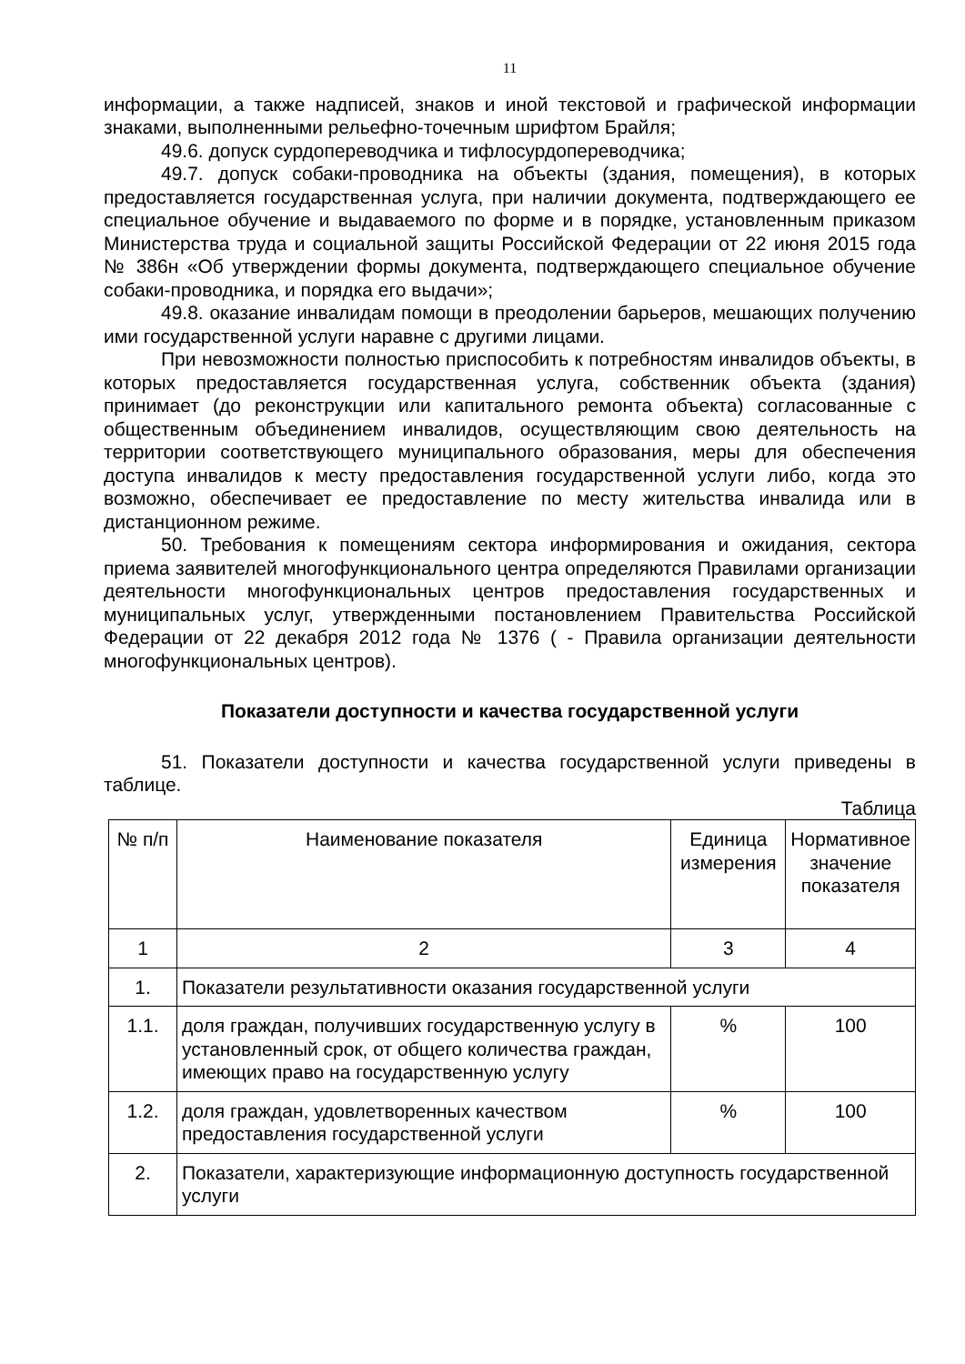11
информации, а также надписей, знаков и иной текстовой и графической информации знаками, выполненными рельефно-точечным шрифтом Брайля;
49.6. допуск сурдопереводчика и тифлосурдопереводчика;
49.7. допуск собаки-проводника на объекты (здания, помещения), в которых предоставляется государственная услуга, при наличии документа, подтверждающего ее специальное обучение и выдаваемого по форме и в порядке, установленным приказом Министерства труда и социальной защиты Российской Федерации от 22 июня 2015 года № 386н «Об утверждении формы документа, подтверждающего специальное обучение собаки-проводника, и порядка его выдачи»;
49.8. оказание инвалидам помощи в преодолении барьеров, мешающих получению ими государственной услуги наравне с другими лицами.
При невозможности полностью приспособить к потребностям инвалидов объекты, в которых предоставляется государственная услуга, собственник объекта (здания) принимает (до реконструкции или капитального ремонта объекта) согласованные с общественным объединением инвалидов, осуществляющим свою деятельность на территории соответствующего муниципального образования, меры для обеспечения доступа инвалидов к месту предоставления государственной услуги либо, когда это возможно, обеспечивает ее предоставление по месту жительства инвалида или в дистанционном режиме.
50. Требования к помещениям сектора информирования и ожидания, сектора приема заявителей многофункционального центра определяются Правилами организации деятельности многофункциональных центров предоставления государственных и муниципальных услуг, утвержденными постановлением Правительства Российской Федерации от 22 декабря 2012 года № 1376 ( - Правила организации деятельности многофункциональных центров).
Показатели доступности и качества государственной услуги
51. Показатели доступности и качества государственной услуги приведены в таблице.
Таблица
| № п/п | Наименование показателя | Единица измерения | Нормативное значение показателя |
| 1 | 2 | 3 | 4 |
| 1. | Показатели результативности оказания государственной услуги | | |
| 1.1. | доля граждан, получивших государственную услугу в установленный срок, от общего количества граждан, имеющих право на государственную услугу | % | 100 |
| 1.2. | доля граждан, удовлетворенных качеством предоставления государственной услуги | % | 100 |
| 2. | Показатели, характеризующие информационную доступность государственной услуги | | |